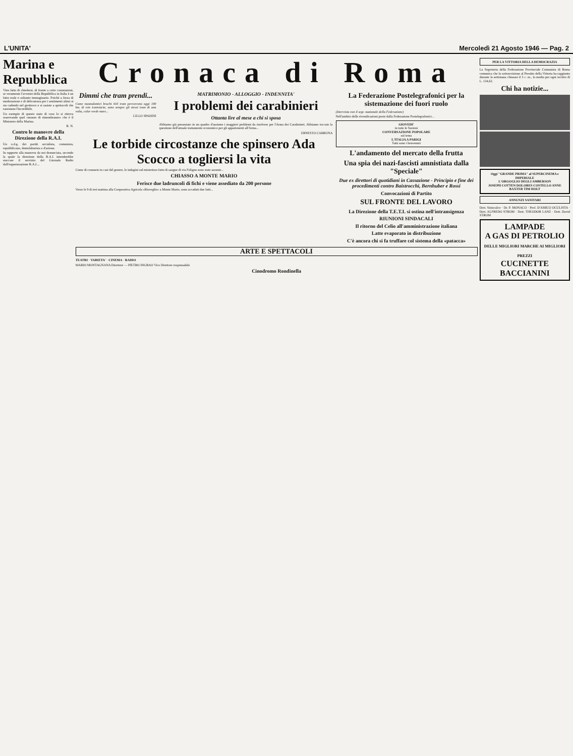L'UNITA' Mercoledì 21 Agosto 1946 — Pag. 2
Marina e Repubblica
Vien fatto di chiedersi, di fronte a certe costatazioni, se veramente l'avvento della Repubblica in Italia è un fatto reale o soltanto immaginario. Poichè a forza di moderazione e di delicatezza per i sentimenti altrui si sta cadendo nel grottesco e si assiste a spettacoli che rasentano l'incredibile.
Un esempio di questo stato di cose lo si ritrova osservando quel «museo di rimembranze» che è il Ministero della Marina.
R. N.
Contro le manovre della Direzione della R.A.I.
Un o.d.g. dei partiti socialista, comunista, repubblicano, demolaburista e d'azione.
In rapporto alla manovra da noi denunciata, secondo la quale la direzione della R.A.I. intenderebbe staccare il servizio del Giornale Radio dall'organizzazione R.A.I....
Cronaca di Roma
Dimmi che tram prendi...
Come mastodontici bruchi 410 tram percorrono oggi 190 km. di rete tranviaria; sono sempre gli stessi tram di una volta, color verde mare...
LILLO SPADINI
MATRIMONIO - ALLOGGIO - INDENNITA'
I problemi dei carabinieri
Ottanta lire al mese a chi si sposa
Abbiamo già presentato in un quadro d'assieme i maggiori problemi da risolvere per l'Arma dei Carabinieri. Abbiamo toccato la questione dell'attuale trattamento economico per gli appartenenti all'Arma...
ERNESTO CABRUNA
Le torbide circostanze che spinsero Ada Scocco a togliersi la vita
Come di consueto in casi del genere, le indagini sul misterioso fatto di sangue di via Foligno sono state assunte...
CHIASSO A MONTE MARIO
Ferisce due ladruncoli di fichi e viene assediato da 200 persone
Verso le 9 di ieri mattina alla Cooperativa Agricola «Risveglio» a Monte Mario, sono accaduti due fatti...
La Federazione Postelegrafonici per la sistemazione dei fuori ruolo
(Intervista con il segr. nazionale della Federazione)
Nell'ambito delle rivendicazioni poste dalla Federazione Postelegrafonici...
GIOVEDI'
in tutte le Sezioni
CONVERSAZIONE POPOLARE
sul tema
L'ITALIA A PARIGI
Tutti sono i benvenuti
L'andamento del mercato della frutta
Una spia dei nazi-fascisti amnistiata dalla "Speciale"
Due ex direttori di quotidiani in Cassazione - Principio e fine dei procedimenti contro Baistrocchi, Bernhuber e Rossi
Convocazioni di Partito
SUL FRONTE DEL LAVORO
La Direzione della T.E.T.I. si ostina nell'intransigenza
RIUNIONI SINDACALI
Il ritorno del Celio all'amministrazione italiana
Latte evaporato in distribuzione
C'è ancora chi si fa truffare col sistema della «patacca»
ARTE E SPETTACOLI
TEATRI · VARIETA' · CINEMA · RADIO
MARIO MONTAGNANA Direttore — PIETRO INGRAO Vice Direttore responsabile
Cinodromo Rondinella
PER LA VITTORIA DELLA DEMOCRAZIA
La Segreteria della Federazione Provinciale Comunista di Roma comunica che la sottoscrizione al Prestito della Vittoria ha raggiunto durante la settimana chiusasi il 3 c. m., la media per ogni iscritto di L. 134,62.
Chi ha notizie...
Oggi "GRANDE PRIMA" al SUPERCINEMA e IMPERIALE
L'ORGOGLIO DEGLI AMBERSON
JOSEPH COTTEN DOLORES COSTELLO ANNE BAXTER TIM HOLT
ANNUNZI SANITARI
Dott. Siniscalco · Dr. P. MONACO · Prof. D'AMICO OCULISTA · Dott. ALFREDO STROM · Dott. THEODOR LANZ · Dott. David STROM
LAMPADE
A GAS DI PETROLIO
DELLE MIGLIORI MARCHE AI MIGLIORI PREZZI
CUCINETTE
BACCIANINI